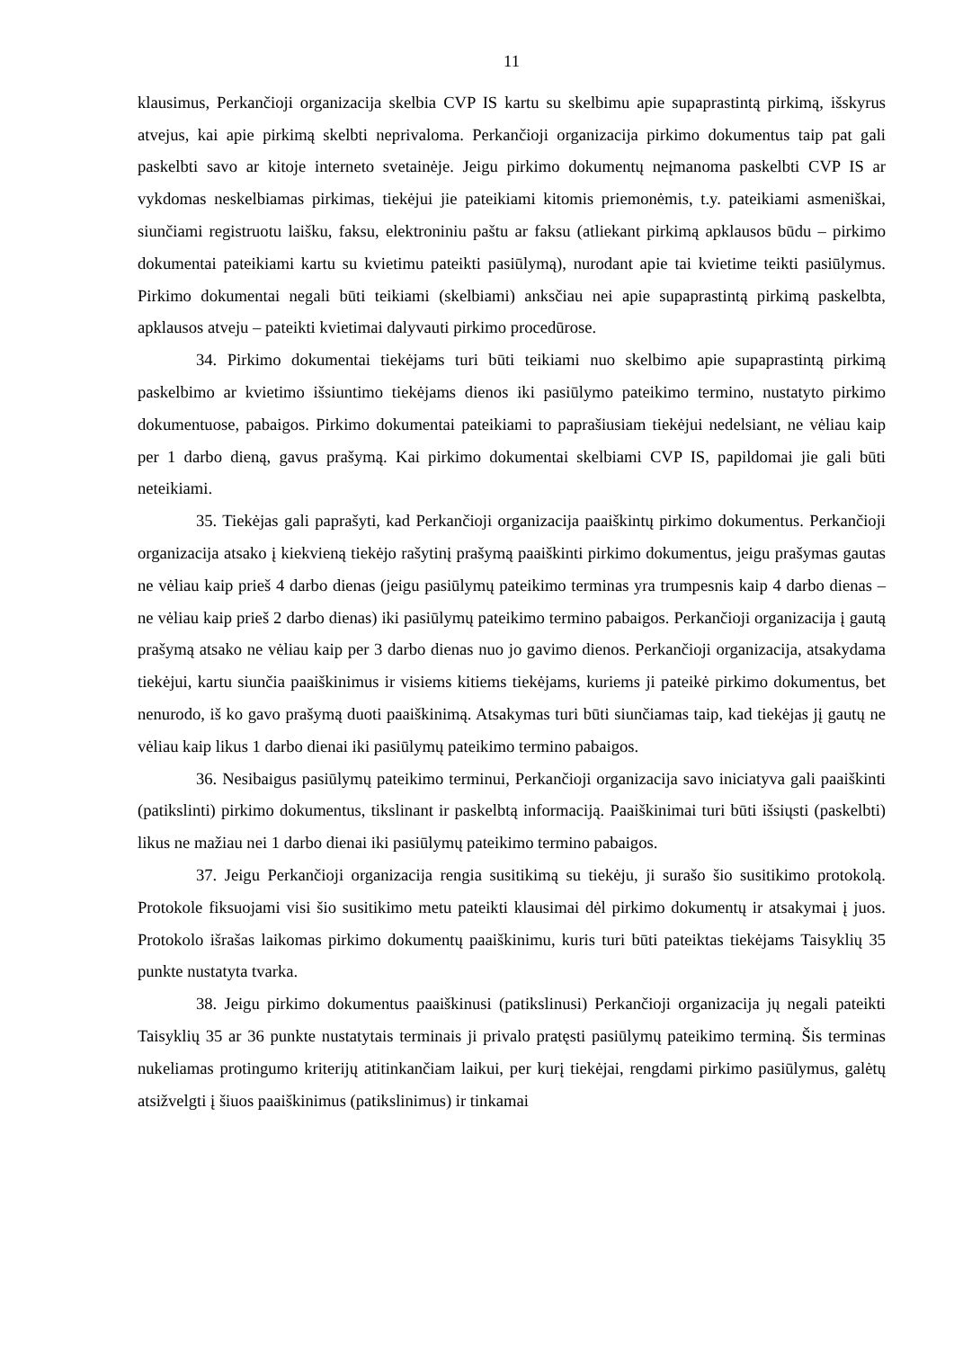11
klausimus, Perkančioji organizacija skelbia CVP IS kartu su skelbimu apie supaprastintą pirkimą, išskyrus atvejus, kai apie pirkimą skelbti neprivaloma. Perkančioji organizacija pirkimo dokumentus taip pat gali paskelbti savo ar kitoje interneto svetainėje. Jeigu pirkimo dokumentų neįmanoma paskelbti CVP IS ar vykdomas neskelbiamas pirkimas, tiekėjui jie pateikiami kitomis priemonėmis, t.y. pateikiami asmeniškai, siunčiami registruotu laišku, faksu, elektroniniu paštu ar faksu (atliekant pirkimą apklausos būdu – pirkimo dokumentai pateikiami kartu su kvietimu pateikti pasiūlymą), nurodant apie tai kvietime teikti pasiūlymus. Pirkimo dokumentai negali būti teikiami (skelbiami) anksčiau nei apie supaprastintą pirkimą paskelbta, apklausos atveju – pateikti kvietimai dalyvauti pirkimo procedūrose.
34. Pirkimo dokumentai tiekėjams turi būti teikiami nuo skelbimo apie supaprastintą pirkimą paskelbimo ar kvietimo išsiuntimo tiekėjams dienos iki pasiūlymo pateikimo termino, nustatyto pirkimo dokumentuose, pabaigos. Pirkimo dokumentai pateikiami to paprašiusiam tiekėjui nedelsiant, ne vėliau kaip per 1 darbo dieną, gavus prašymą. Kai pirkimo dokumentai skelbiami CVP IS, papildomai jie gali būti neteikiami.
35. Tiekėjas gali paprašyti, kad Perkančioji organizacija paaiškintų pirkimo dokumentus. Perkančioji organizacija atsako į kiekvieną tiekėjo rašytinį prašymą paaiškinti pirkimo dokumentus, jeigu prašymas gautas ne vėliau kaip prieš 4 darbo dienas (jeigu pasiūlymų pateikimo terminas yra trumpesnis kaip 4 darbo dienas – ne vėliau kaip prieš 2 darbo dienas) iki pasiūlymų pateikimo termino pabaigos. Perkančioji organizacija į gautą prašymą atsako ne vėliau kaip per 3 darbo dienas nuo jo gavimo dienos. Perkančioji organizacija, atsakydama tiekėjui, kartu siunčia paaiškinimus ir visiems kitiems tiekėjams, kuriems ji pateikė pirkimo dokumentus, bet nenurodo, iš ko gavo prašymą duoti paaiškinimą. Atsakymas turi būti siunčiamas taip, kad tiekėjas jį gautų ne vėliau kaip likus 1 darbo dienai iki pasiūlymų pateikimo termino pabaigos.
36. Nesibaigus pasiūlymų pateikimo terminui, Perkančioji organizacija savo iniciatyva gali paaiškinti (patikslinti) pirkimo dokumentus, tikslinant ir paskelbtą informaciją. Paaiškinimai turi būti išsiųsti (paskelbti) likus ne mažiau nei 1 darbo dienai iki pasiūlymų pateikimo termino pabaigos.
37. Jeigu Perkančioji organizacija rengia susitikimą su tiekėju, ji surašo šio susitikimo protokolą. Protokole fiksuojami visi šio susitikimo metu pateikti klausimai dėl pirkimo dokumentų ir atsakymai į juos. Protokolo išrašas laikomas pirkimo dokumentų paaiškinimu, kuris turi būti pateiktas tiekėjams Taisyklių 35 punkte nustatyta tvarka.
38. Jeigu pirkimo dokumentus paaiškinusi (patikslinusi) Perkančioji organizacija jų negali pateikti Taisyklių 35 ar 36 punkte nustatytais terminais ji privalo pratęsti pasiūlymų pateikimo terminą. Šis terminas nukeliamas protingumo kriterijų atitinkančiam laikui, per kurį tiekėjai, rengdami pirkimo pasiūlymus, galėtų atsižvelgti į šiuos paaiškinimus (patikslinimus) ir tinkamai